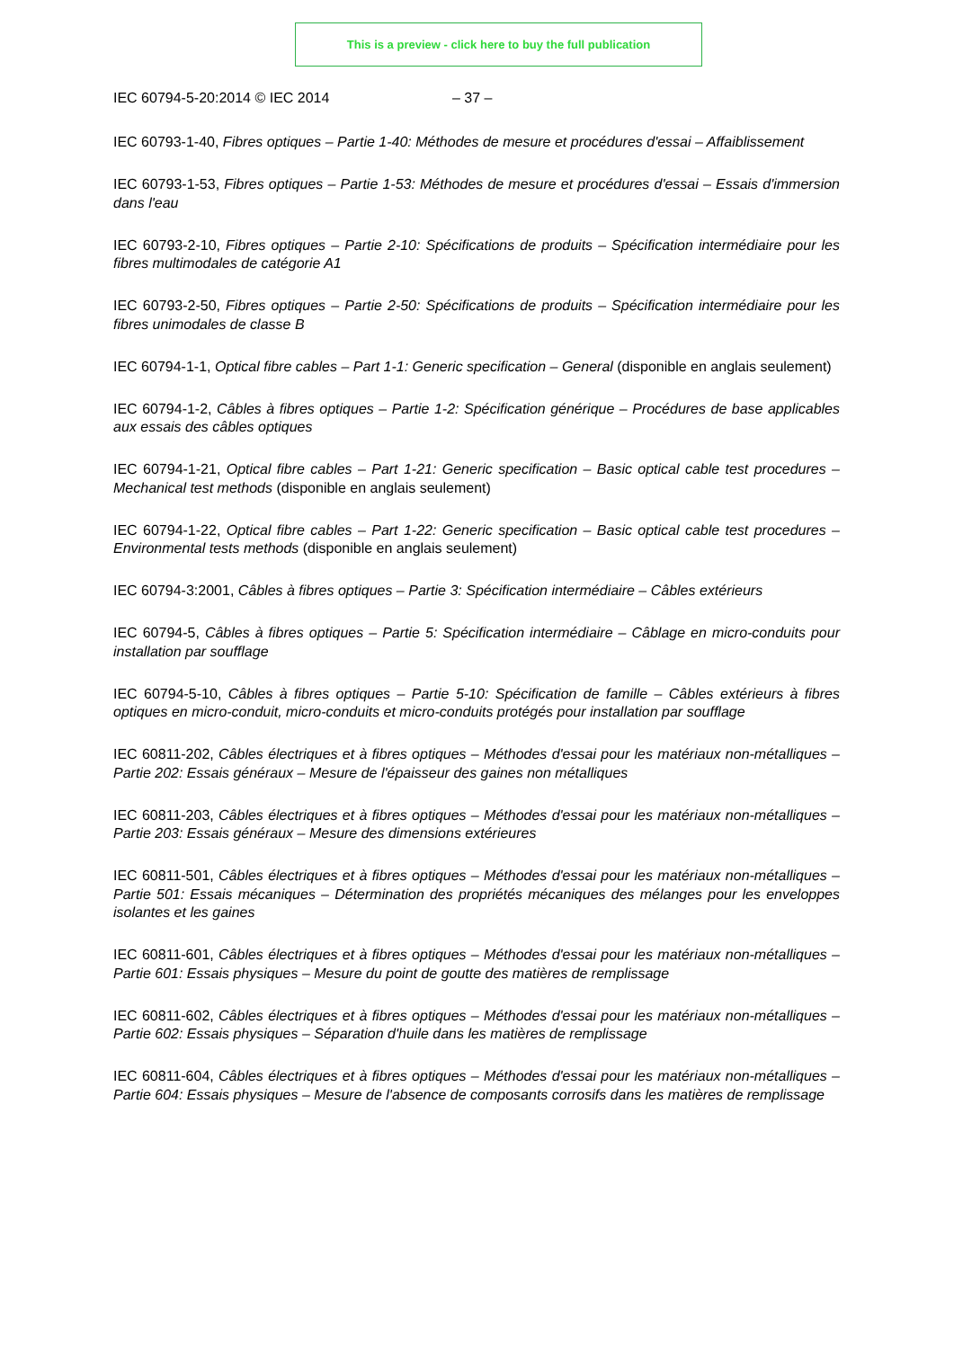This is a preview - click here to buy the full publication
IEC 60794-5-20:2014 © IEC 2014 – 37 –
IEC 60793-1-40, Fibres optiques – Partie 1-40: Méthodes de mesure et procédures d'essai – Affaiblissement
IEC 60793-1-53, Fibres optiques – Partie 1-53: Méthodes de mesure et procédures d'essai – Essais d'immersion dans l'eau
IEC 60793-2-10, Fibres optiques – Partie 2-10: Spécifications de produits – Spécification intermédiaire pour les fibres multimodales de catégorie A1
IEC 60793-2-50, Fibres optiques – Partie 2-50: Spécifications de produits – Spécification intermédiaire pour les fibres unimodales de classe B
IEC 60794-1-1, Optical fibre cables – Part 1-1: Generic specification – General (disponible en anglais seulement)
IEC 60794-1-2, Câbles à fibres optiques – Partie 1-2: Spécification générique – Procédures de base applicables aux essais des câbles optiques
IEC 60794-1-21, Optical fibre cables – Part 1-21: Generic specification – Basic optical cable test procedures – Mechanical test methods (disponible en anglais seulement)
IEC 60794-1-22, Optical fibre cables – Part 1-22: Generic specification – Basic optical cable test procedures – Environmental tests methods (disponible en anglais seulement)
IEC 60794-3:2001, Câbles à fibres optiques – Partie 3: Spécification intermédiaire – Câbles extérieurs
IEC 60794-5, Câbles à fibres optiques – Partie 5: Spécification intermédiaire – Câblage en micro-conduits pour installation par soufflage
IEC 60794-5-10, Câbles à fibres optiques – Partie 5-10: Spécification de famille – Câbles extérieurs à fibres optiques en micro-conduit, micro-conduits et micro-conduits protégés pour installation par soufflage
IEC 60811-202, Câbles électriques et à fibres optiques – Méthodes d'essai pour les matériaux non-métalliques – Partie 202: Essais généraux – Mesure de l'épaisseur des gaines non métalliques
IEC 60811-203, Câbles électriques et à fibres optiques – Méthodes d'essai pour les matériaux non-métalliques – Partie 203: Essais généraux – Mesure des dimensions extérieures
IEC 60811-501, Câbles électriques et à fibres optiques – Méthodes d'essai pour les matériaux non-métalliques – Partie 501: Essais mécaniques – Détermination des propriétés mécaniques des mélanges pour les enveloppes isolantes et les gaines
IEC 60811-601, Câbles électriques et à fibres optiques – Méthodes d'essai pour les matériaux non-métalliques – Partie 601: Essais physiques – Mesure du point de goutte des matières de remplissage
IEC 60811-602, Câbles électriques et à fibres optiques – Méthodes d'essai pour les matériaux non-métalliques – Partie 602: Essais physiques – Séparation d'huile dans les matières de remplissage
IEC 60811-604, Câbles électriques et à fibres optiques – Méthodes d'essai pour les matériaux non-métalliques – Partie 604: Essais physiques – Mesure de l'absence de composants corrosifs dans les matières de remplissage